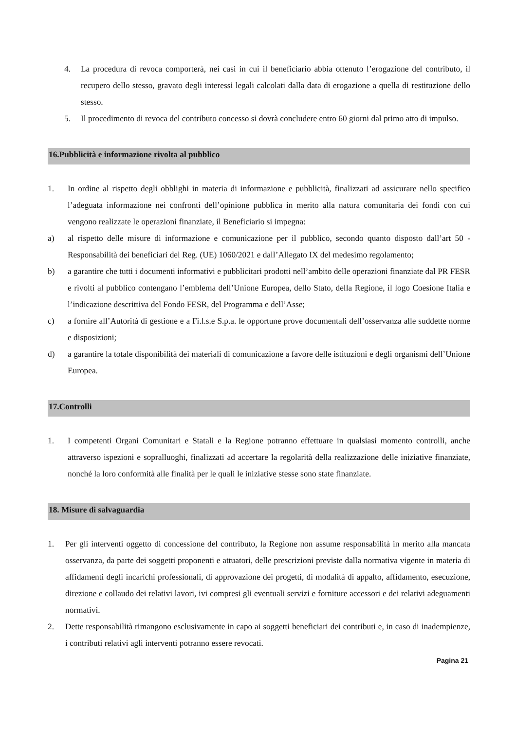4. La procedura di revoca comporterà, nei casi in cui il beneficiario abbia ottenuto l’erogazione del contributo, il recupero dello stesso, gravato degli interessi legali calcolati dalla data di erogazione a quella di restituzione dello stesso.
5. Il procedimento di revoca del contributo concesso si dovrà concludere entro 60 giorni dal primo atto di impulso.
16.Pubblicità e informazione rivolta al pubblico
1. In ordine al rispetto degli obblighi in materia di informazione e pubblicità, finalizzati ad assicurare nello specifico l’adeguata informazione nei confronti dell’opinione pubblica in merito alla natura comunitaria dei fondi con cui vengono realizzate le operazioni finanziate, il Beneficiario si impegna:
a) al rispetto delle misure di informazione e comunicazione per il pubblico, secondo quanto disposto dall’art 50 - Responsabilità dei beneficiari del Reg. (UE) 1060/2021 e dall’Allegato IX del medesimo regolamento;
b) a garantire che tutti i documenti informativi e pubblicitari prodotti nell’ambito delle operazioni finanziate dal PR FESR e rivolti al pubblico contengano l’emblema dell’Unione Europea, dello Stato, della Regione, il logo Coesione Italia e l’indicazione descrittiva del Fondo FESR, del Programma e dell’Asse;
c) a fornire all’Autorità di gestione e a Fi.l.s.e S.p.a. le opportune prove documentali dell’osservanza alle suddette norme e disposizioni;
d) a garantire la totale disponibilità dei materiali di comunicazione a favore delle istituzioni e degli organismi dell’Unione Europea.
17.Controlli
1. I competenti Organi Comunitari e Statali e la Regione potranno effettuare in qualsiasi momento controlli, anche attraverso ispezioni e sopralluoghi, finalizzati ad accertare la regolarità della realizzazione delle iniziative finanziate, nonché la loro conformità alle finalità per le quali le iniziative stesse sono state finanziate.
18. Misure di salvaguardia
1. Per gli interventi oggetto di concessione del contributo, la Regione non assume responsabilità in merito alla mancata osservanza, da parte dei soggetti proponenti e attuatori, delle prescrizioni previste dalla normativa vigente in materia di affidamenti degli incarichi professionali, di approvazione dei progetti, di modalità di appalto, affidamento, esecuzione, direzione e collaudo dei relativi lavori, ivi compresi gli eventuali servizi e forniture accessori e dei relativi adeguamenti normativi.
2. Dette responsabilità rimangono esclusivamente in capo ai soggetti beneficiari dei contributi e, in caso di inadempienze, i contributi relativi agli interventi potranno essere revocati.
Pagina 21